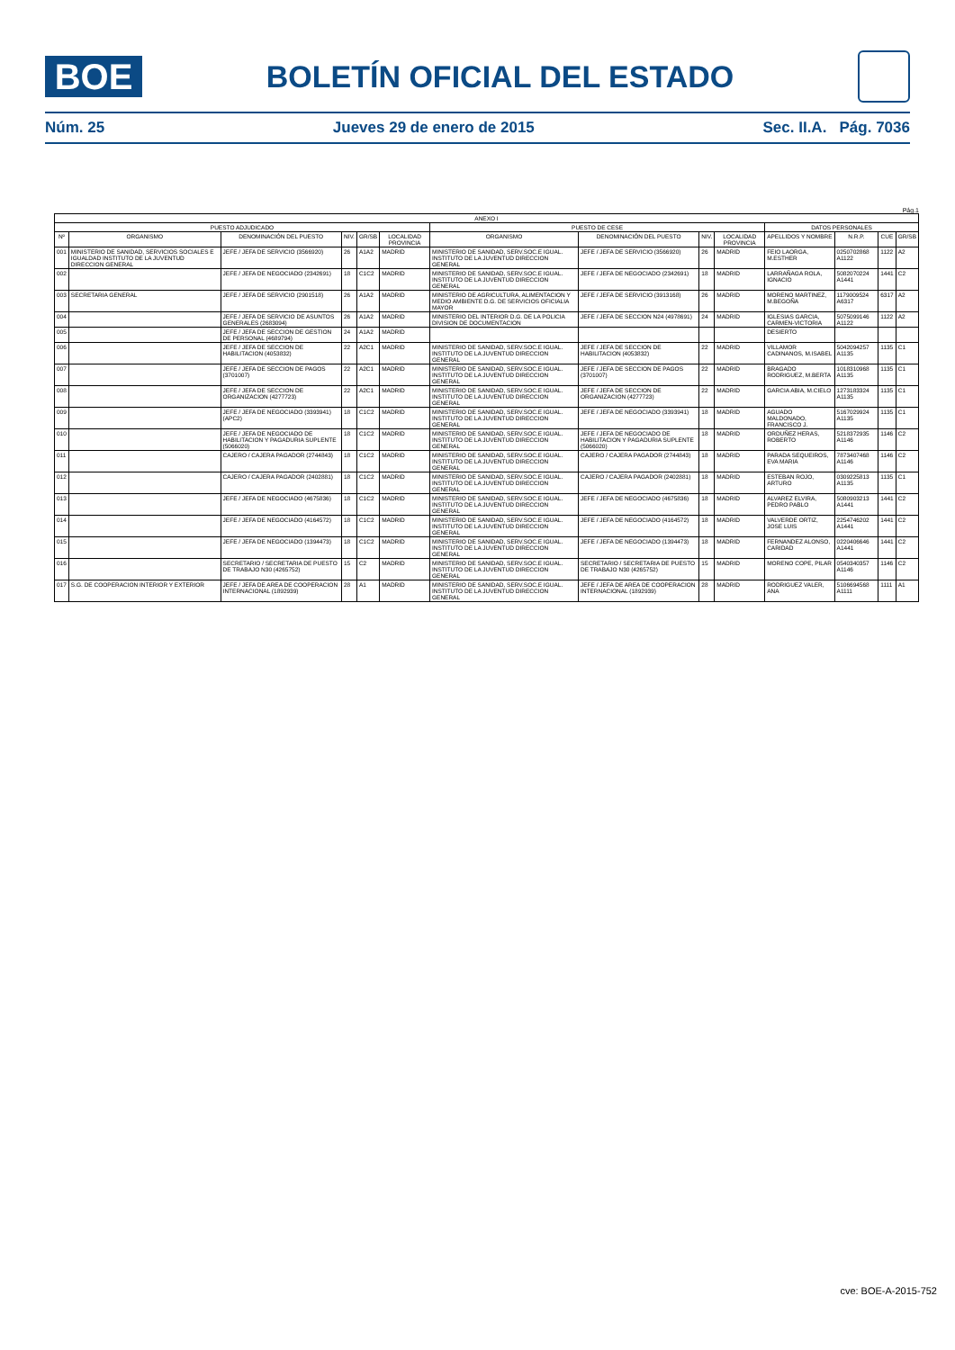BOE
BOLETÍN OFICIAL DEL ESTADO
Núm. 25 Jueves 29 de enero de 2015 Sec. II.A. Pág. 7036
Pág.1
| ANEXO I | | | | | | | | | | | | | |
| --- | --- | --- | --- | --- | --- | --- | --- | --- | --- | --- | --- | --- | --- |
| PUESTO ADJUDICADO | | | | | | PUESTO DE CESE | | | | DATOS PERSONALES | | | |
| Nº | ORGANISMO | DENOMINACIÓN DEL PUESTO | NIV. | GR/SB | LOCALIDAD PROVINCIA | ORGANISMO | DENOMINACIÓN DEL PUESTO | NIV. | LOCALIDAD PROVINCIA | APELLIDOS Y NOMBRE | N.R.P. | CUE | GR/SB |
| 001 | MINISTERIO DE SANIDAD, SERVICIOS SOCIALES E IGUALDAD INSTITUTO DE LA JUVENTUD DIRECCION GENERAL | JEFE / JEFA DE SERVICIO (3566920) | 26 | A1A2 | MADRID | MINISTERIO DE SANIDAD, SERV.SOC.E IGUAL. INSTITUTO DE LA JUVENTUD DIRECCION GENERAL | JEFE / JEFA DE SERVICIO (3566920) | 26 | MADRID | FEIO LAORGA, M.ESTHER | 0250702868 A1122 | 1122 | A2 |
| 002 | | JEFE / JEFA DE NEGOCIADO (2342691) | 18 | C1C2 | MADRID | MINISTERIO DE SANIDAD, SERV.SOC.E IGUAL. INSTITUTO DE LA JUVENTUD DIRECCION GENERAL | JEFE / JEFA DE NEGOCIADO (2342691) | 18 | MADRID | LARRAÑAGA ROLA, IGNACIO | 5082070224 A1441 | 1441 | C2 |
| 003 | SECRETARIA GENERAL | JEFE / JEFA DE SERVICIO (2901518) | 26 | A1A2 | MADRID | MINISTERIO DE AGRICULTURA, ALIMENTACION Y MEDIO AMBIENTE D.G. DE SERVICIOS OFICIALIA MAYOR | JEFE / JEFA DE SERVICIO (3913168) | 26 | MADRID | MORENO MARTINEZ, M.BEGOÑA | 1179009524 A6317 | 6317 | A2 |
| 004 | | JEFE / JEFA DE SERVICIO DE ASUNTOS GENERALES (2683094) | 26 | A1A2 | MADRID | MINISTERIO DEL INTERIOR D.G. DE LA POLICIA DIVISION DE DOCUMENTACION | JEFE / JEFA DE SECCION N24 (4978691) | 24 | MADRID | IGLESIAS GARCIA, CARMEN-VICTORIA | 5075099146 A1122 | 1122 | A2 |
| 005 | | JEFE / JEFA DE SECCION DE GESTION DE PERSONAL (4689794) | 24 | A1A2 | MADRID | | | | | DESIERTO | | | |
| 006 | | JEFE / JEFA DE SECCION DE HABILITACION (4053832) | 22 | A2C1 | MADRID | MINISTERIO DE SANIDAD, SERV.SOC.E IGUAL. INSTITUTO DE LA JUVENTUD DIRECCION GENERAL | JEFE / JEFA DE SECCION DE HABILITACION (4053832) | 22 | MADRID | VILLAMOR CADINANOS, M.ISABEL | 5042094257 A1135 | 1135 | C1 |
| 007 | | JEFE / JEFA DE SECCION DE PAGOS (3701007) | 22 | A2C1 | MADRID | MINISTERIO DE SANIDAD, SERV.SOC.E IGUAL. INSTITUTO DE LA JUVENTUD DIRECCION GENERAL | JEFE / JEFA DE SECCION DE PAGOS (3701007) | 22 | MADRID | BRAGADO RODRIGUEZ, M.BERTA | 1018310968 A1135 | 1135 | C1 |
| 008 | | JEFE / JEFA DE SECCION DE ORGANIZACION (4277723) | 22 | A2C1 | MADRID | MINISTERIO DE SANIDAD, SERV.SOC.E IGUAL. INSTITUTO DE LA JUVENTUD DIRECCION GENERAL | JEFE / JEFA DE SECCION DE ORGANIZACION (4277723) | 22 | MADRID | GARCIA ABIA, M.CIELO | 1273183324 A1135 | 1135 | C1 |
| 009 | | JEFE / JEFA DE NEGOCIADO (3393941) (APC2) | 18 | C1C2 | MADRID | MINISTERIO DE SANIDAD, SERV.SOC.E IGUAL. INSTITUTO DE LA JUVENTUD DIRECCION GENERAL | JEFE / JEFA DE NEGOCIADO (3393941) | 18 | MADRID | AGUADO MALDONADO, FRANCISCO J. | 5167029924 A1135 | 1135 | C1 |
| 010 | | JEFE / JEFA DE NEGOCIADO DE HABILITACION Y PAGADURIA SUPLENTE (5066020) | 18 | C1C2 | MADRID | MINISTERIO DE SANIDAD, SERV.SOC.E IGUAL. INSTITUTO DE LA JUVENTUD DIRECCION GENERAL | JEFE / JEFA DE NEGOCIADO DE HABILITACION Y PAGADURIA SUPLENTE (5066020) | 18 | MADRID | ORDUÑEZ HERAS, ROBERTO | 5218372935 A1146 | 1146 | C2 |
| 011 | | CAJERO / CAJERA PAGADOR (2744843) | 18 | C1C2 | MADRID | MINISTERIO DE SANIDAD, SERV.SOC.E IGUAL. INSTITUTO DE LA JUVENTUD DIRECCION GENERAL | CAJERO / CAJERA PAGADOR (2744843) | 18 | MADRID | PARADA SEQUEIROS, EVA MARIA | 7873407468 A1146 | 1146 | C2 |
| 012 | | CAJERO / CAJERA PAGADOR (2402881) | 18 | C1C2 | MADRID | MINISTERIO DE SANIDAD, SERV.SOC.E IGUAL. INSTITUTO DE LA JUVENTUD DIRECCION GENERAL | CAJERO / CAJERA PAGADOR (2402881) | 18 | MADRID | ESTEBAN ROJO, ARTURO | 0309225813 A1135 | 1135 | C1 |
| 013 | | JEFE / JEFA DE NEGOCIADO (4675836) | 18 | C1C2 | MADRID | MINISTERIO DE SANIDAD, SERV.SOC.E IGUAL. INSTITUTO DE LA JUVENTUD DIRECCION GENERAL | JEFE / JEFA DE NEGOCIADO (4675836) | 18 | MADRID | ALVAREZ ELVIRA, PEDRO PABLO | 5080903213 A1441 | 1441 | C2 |
| 014 | | JEFE / JEFA DE NEGOCIADO (4164572) | 18 | C1C2 | MADRID | MINISTERIO DE SANIDAD, SERV.SOC.E IGUAL. INSTITUTO DE LA JUVENTUD DIRECCION GENERAL | JEFE / JEFA DE NEGOCIADO (4164572) | 18 | MADRID | VALVERDE ORTIZ, JOSE LUIS | 2254746202 A1441 | 1441 | C2 |
| 015 | | JEFE / JEFA DE NEGOCIADO (1394473) | 18 | C1C2 | MADRID | MINISTERIO DE SANIDAD, SERV.SOC.E IGUAL. INSTITUTO DE LA JUVENTUD DIRECCION GENERAL | JEFE / JEFA DE NEGOCIADO (1394473) | 18 | MADRID | FERNANDEZ ALONSO, CARIDAD | 0220406646 A1441 | 1441 | C2 |
| 016 | | SECRETARIO / SECRETARIA DE PUESTO DE TRABAJO N30 (4265752) | 15 | C2 | MADRID | MINISTERIO DE SANIDAD, SERV.SOC.E IGUAL. INSTITUTO DE LA JUVENTUD DIRECCION GENERAL | SECRETARIO / SECRETARIA DE PUESTO DE TRABAJO N30 (4265752) | 15 | MADRID | MORENO COPE, PILAR | 0540340357 A1146 | 1146 | C2 |
| 017 | S.G. DE COOPERACION INTERIOR Y EXTERIOR | JEFE / JEFA DE AREA DE COOPERACION INTERNACIONAL (1892939) | 28 | A1 | MADRID | MINISTERIO DE SANIDAD, SERV.SOC.E IGUAL. INSTITUTO DE LA JUVENTUD DIRECCION GENERAL | JEFE / JEFA DE AREA DE COOPERACION INTERNACIONAL (1892939) | 28 | MADRID | RODRIGUEZ VALER, ANA | 5106694568 A1111 | 1111 | A1 |
cve: BOE-A-2015-752